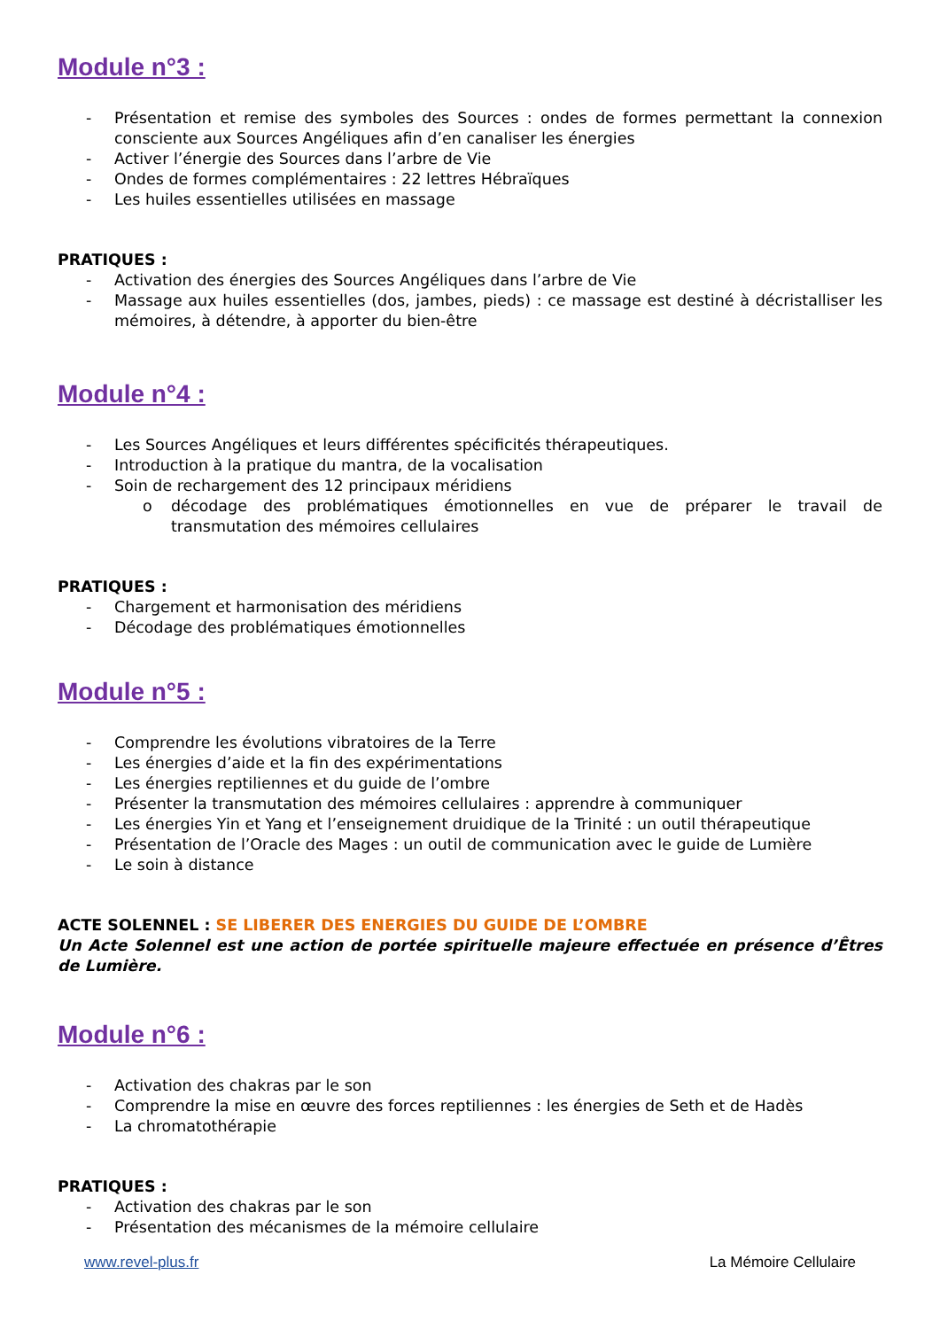Module n°3 :
- Présentation et remise des symboles des Sources : ondes de formes permettant la connexion consciente aux Sources Angéliques afin d’en canaliser les énergies
- Activer l’énergie des Sources dans l’arbre de Vie
- Ondes de formes complémentaires : 22 lettres Hébraïques
- Les huiles essentielles utilisées en massage
PRATIQUES :
- Activation des énergies des Sources Angéliques dans l’arbre de Vie
- Massage aux huiles essentielles (dos, jambes, pieds) : ce massage est destiné à décristalliser les mémoires, à détendre, à apporter du bien-être
Module n°4 :
- Les Sources Angéliques et leurs différentes spécificités thérapeutiques.
- Introduction à la pratique du mantra, de la vocalisation
- Soin de rechargement des 12 principaux méridiens
o décodage des problématiques émotionnelles en vue de préparer le travail de transmutation des mémoires cellulaires
PRATIQUES :
- Chargement et harmonisation des méridiens
- Décodage des problématiques émotionnelles
Module n°5 :
- Comprendre les évolutions vibratoires de la Terre
- Les énergies d’aide et la fin des expérimentations
- Les énergies reptiliennes et du guide de l’ombre
- Présenter la transmutation des mémoires cellulaires : apprendre à communiquer
- Les énergies Yin et Yang et l’enseignement druidique de la Trinité : un outil thérapeutique
- Présentation de l’Oracle des Mages : un outil de communication avec le guide de Lumière
- Le soin à distance
ACTE SOLENNEL : SE LIBERER DES ENERGIES DU GUIDE DE L’OMBRE
Un Acte Solennel est une action de portée spirituelle majeure effectuée en présence d’Êtres de Lumière.
Module n°6 :
- Activation des chakras par le son
- Comprendre la mise en œuvre des forces reptiliennes : les énergies de Seth et de Hadès
- La chromatothérapie
PRATIQUES :
- Activation des chakras par le son
- Présentation des mécanismes de la mémoire cellulaire
www.revel-plus.fr La Mémoire Cellulaire